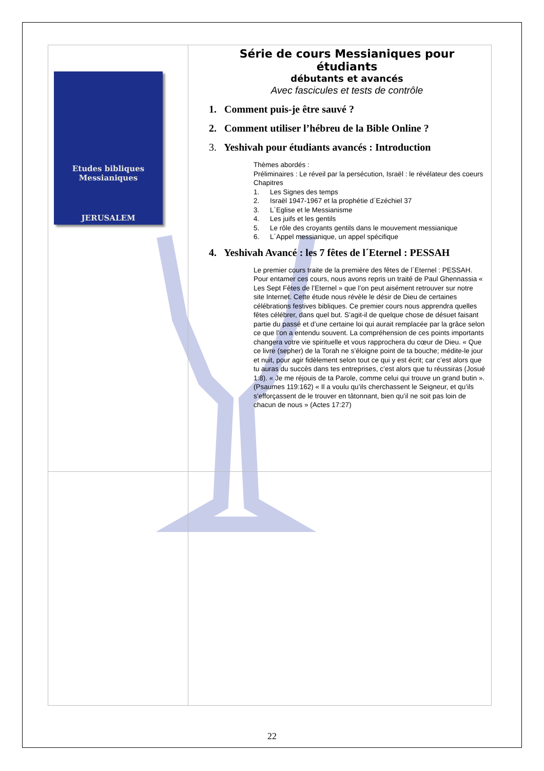| Etudes bibliques Messianiques JERUSALEM | Série de cours Messianiques pour étudiants débutants et avancés Avec fascicules et tests de contrôle 1. Comment puis-je être sauvé ? 2. Comment utiliser l’hébreu de la Bible Online ? 3. Yeshivah pour étudiants avancés : Introduction Thèmes abordés : Préliminaires : Le réveil par la persécution, Israël : le révélateur des coeurs Chapitres 1. Les Signes des temps 2. Israël 1947-1967 et la prophétie d´Ezéchiel 37 3. L´Eglise et le Messianisme 4. Les juifs et les gentils 5. Le rôle des croyants gentils dans le mouvement messianique 6. L´Appel messianique, un appel spécifique 4. Yeshivah Avancé : les 7 fêtes de l´Eternel : PESSAH Le premier cours traite de la première des fêtes de l´Eternel : PESSAH. Pour entamer ces cours, nous avons repris un traité de Paul Ghennassia « Les Sept Fêtes de l’Eternel » que l’on peut aisément retrouver sur notre site Internet. Cette étude nous révèle le désir de Dieu de certaines célébrations festives bibliques. Ce premier cours nous apprendra quelles fêtes célébrer, dans quel but. S’agit-il de quelque chose de désuet faisant partie du passé et d’une certaine loi qui aurait remplacée par la grâce selon ce que l’on a entendu souvent. La compréhension de ces points importants changera votre vie spirituelle et vous rapprochera du cœur de Dieu. « Que ce livre (sepher) de la Torah ne s’éloigne point de ta bouche; médite-le jour et nuit, pour agir fidèlement selon tout ce qui y est écrit; car c’est alors que tu auras du succès dans tes entreprises, c’est alors que tu réussiras (Josué 1:8). « Je me réjouis de ta Parole, comme celui qui trouve un grand butin ». (Psaumes 119:162) « Il a voulu qu’ils cherchassent le Seigneur, et qu’ils s’efforçassent de le trouver en tâtonnant, bien qu’il ne soit pas loin de chacun de nous » (Actes 17:27) |
22